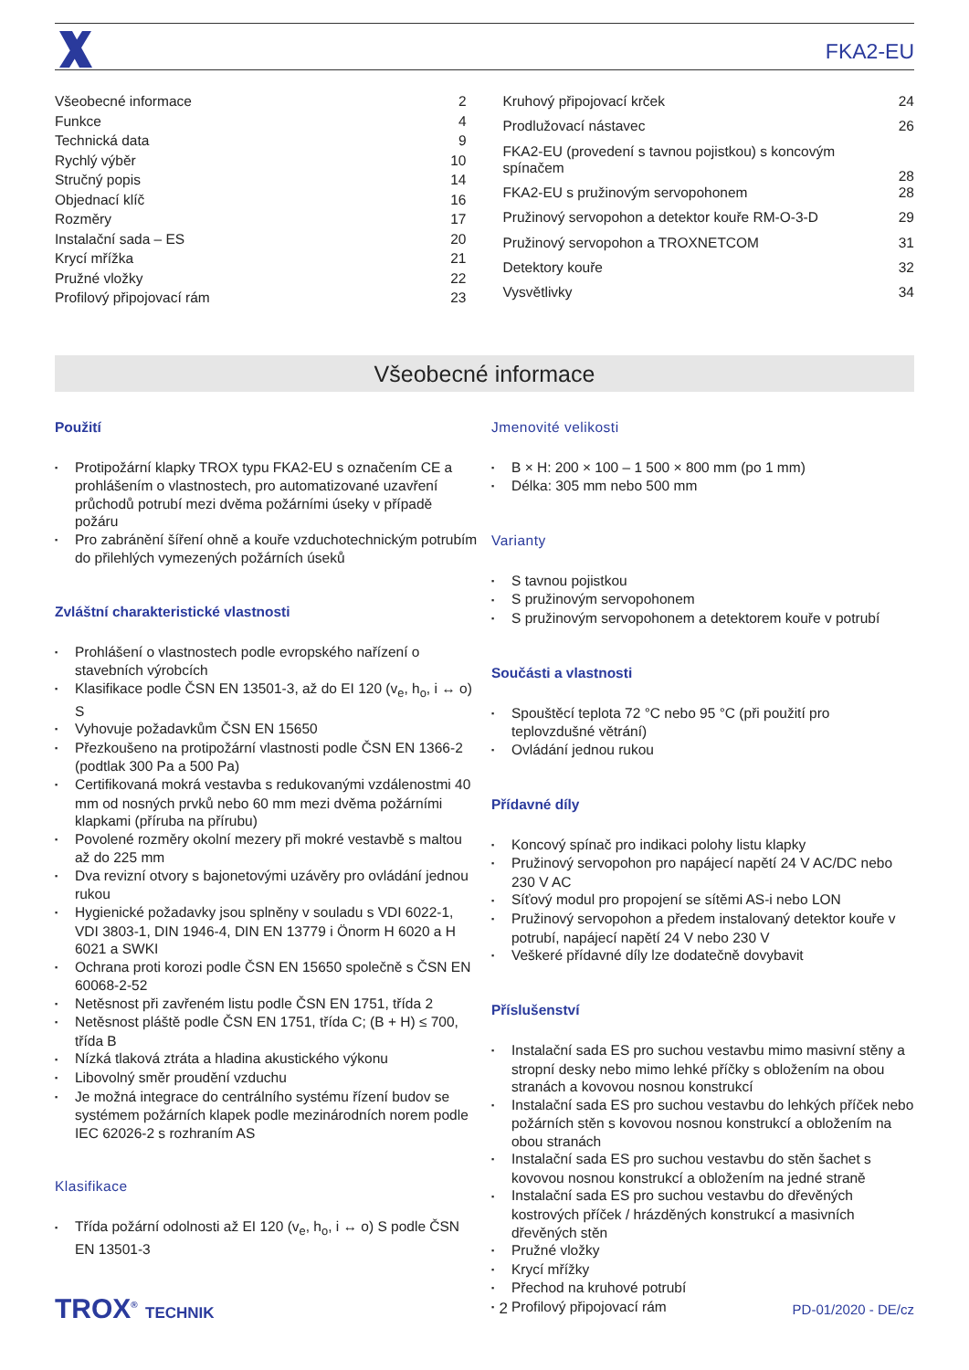FKA2-EU
| Všeobecné informace | 2 |
| Funkce | 4 |
| Technická data | 9 |
| Rychlý výběr | 10 |
| Stručný popis | 14 |
| Objednací klíč | 16 |
| Rozměry | 17 |
| Instalační sada – ES | 20 |
| Krycí mřížka | 21 |
| Pružné vložky | 22 |
| Profilový připojovací rám | 23 |
| Kruhový připojovací krček | 24 |
| Prodlužovací nástavec | 26 |
| FKA2-EU (provedení s tavnou pojistkou) s koncovým spínačem | 28 |
| FKA2-EU s pružinovým servopohonem | 28 |
| Pružinový servopohon a detektor kouře RM-O-3-D | 29 |
| Pružinový servopohon a TROXNETCOM | 31 |
| Detektory kouře | 32 |
| Vysvětlivky | 34 |
Všeobecné informace
Použití
Protipožární klapky TROX typu FKA2-EU s označením CE a prohlášením o vlastnostech, pro automatizované uzavření průchodů potrubí mezi dvěma požárními úseky v případě požáru
Pro zabránění šíření ohně a kouře vzduchotechnickým potrubím do přilehlých vymezených požárních úseků
Zvláštní charakteristické vlastnosti
Prohlášení o vlastnostech podle evropského nařízení o stavebních výrobcích
Klasifikace podle ČSN EN 13501-3, až do EI 120 (v<sub>e</sub>, h<sub>o</sub>, i ↔ o) S
Vyhovuje požadavkům ČSN EN 15650
Přezkoušeno na protipožární vlastnosti podle ČSN EN 1366-2 (podtlak 300 Pa a 500 Pa)
Certifikovaná mokrá vestavba s redukovanými vzdálenostmi 40 mm od nosných prvků nebo 60 mm mezi dvěma požárními klapkami (příruba na přírubu)
Povolené rozměry okolní mezery při mokré vestavbě s maltou až do 225 mm
Dva revizní otvory s bajonetovými uzávěry pro ovládání jednou rukou
Hygienické požadavky jsou splněny v souladu s VDI 6022-1, VDI 3803-1, DIN 1946-4, DIN EN 13779 i Önorm H 6020 a H 6021 a SWKI
Ochrana proti korozi podle ČSN EN 15650 společně s ČSN EN 60068-2-52
Netěsnost při zavřeném listu podle ČSN EN 1751, třída 2
Netěsnost pláště podle ČSN EN 1751, třída C; (B + H) ≤ 700, třída B
Nízká tlaková ztráta a hladina akustického výkonu
Libovolný směr proudění vzduchu
Je možná integrace do centrálního systému řízení budov se systémem požárních klapek podle mezinárodních norem podle IEC 62026-2 s rozhraním AS
Klasifikace
Třída požární odolnosti až EI 120 (v<sub>e</sub>, h<sub>o</sub>, i ↔ o) S podle ČSN EN 13501-3
Jmenovité velikosti
B × H: 200 × 100 – 1 500 × 800 mm (po 1 mm)
Délka: 305 mm nebo 500 mm
Varianty
S tavnou pojistkou
S pružinovým servopohonem
S pružinovým servopohonem a detektorem kouře v potrubí
Součásti a vlastnosti
Spouštěcí teplota 72 °C nebo 95 °C (při použití pro teplovzdušné větrání)
Ovládání jednou rukou
Přídavné díly
Koncový spínač pro indikaci polohy listu klapky
Pružinový servopohon pro napájecí napětí 24 V AC/DC nebo 230 V AC
Síťový modul pro propojení se sítěmi AS-i nebo LON
Pružinový servopohon a předem instalovaný detektor kouře v potrubí, napájecí napětí 24 V nebo 230 V
Veškeré přídavné díly lze dodatečně dovybavit
Příslušenství
Instalační sada ES pro suchou vestavbu mimo masivní stěny a stropní desky nebo mimo lehké příčky s obložením na obou stranách a kovovou nosnou konstrukcí
Instalační sada ES pro suchou vestavbu do lehkých příček nebo požárních stěn s kovovou nosnou konstrukcí a obložením na obou stranách
Instalační sada ES pro suchou vestavbu do stěn šachet s kovovou nosnou konstrukcí a obložením na jedné straně
Instalační sada ES pro suchou vestavbu do dřevěných kostrových příček / hrázděných konstrukcí a masivních dřevěných stěn
Pružné vložky
Krycí mřížky
Přechod na kruhové potrubí
Profilový připojovací rám
TROX<sup>®</sup> TECHNIK 2 PD-01/2020 - DE/cz